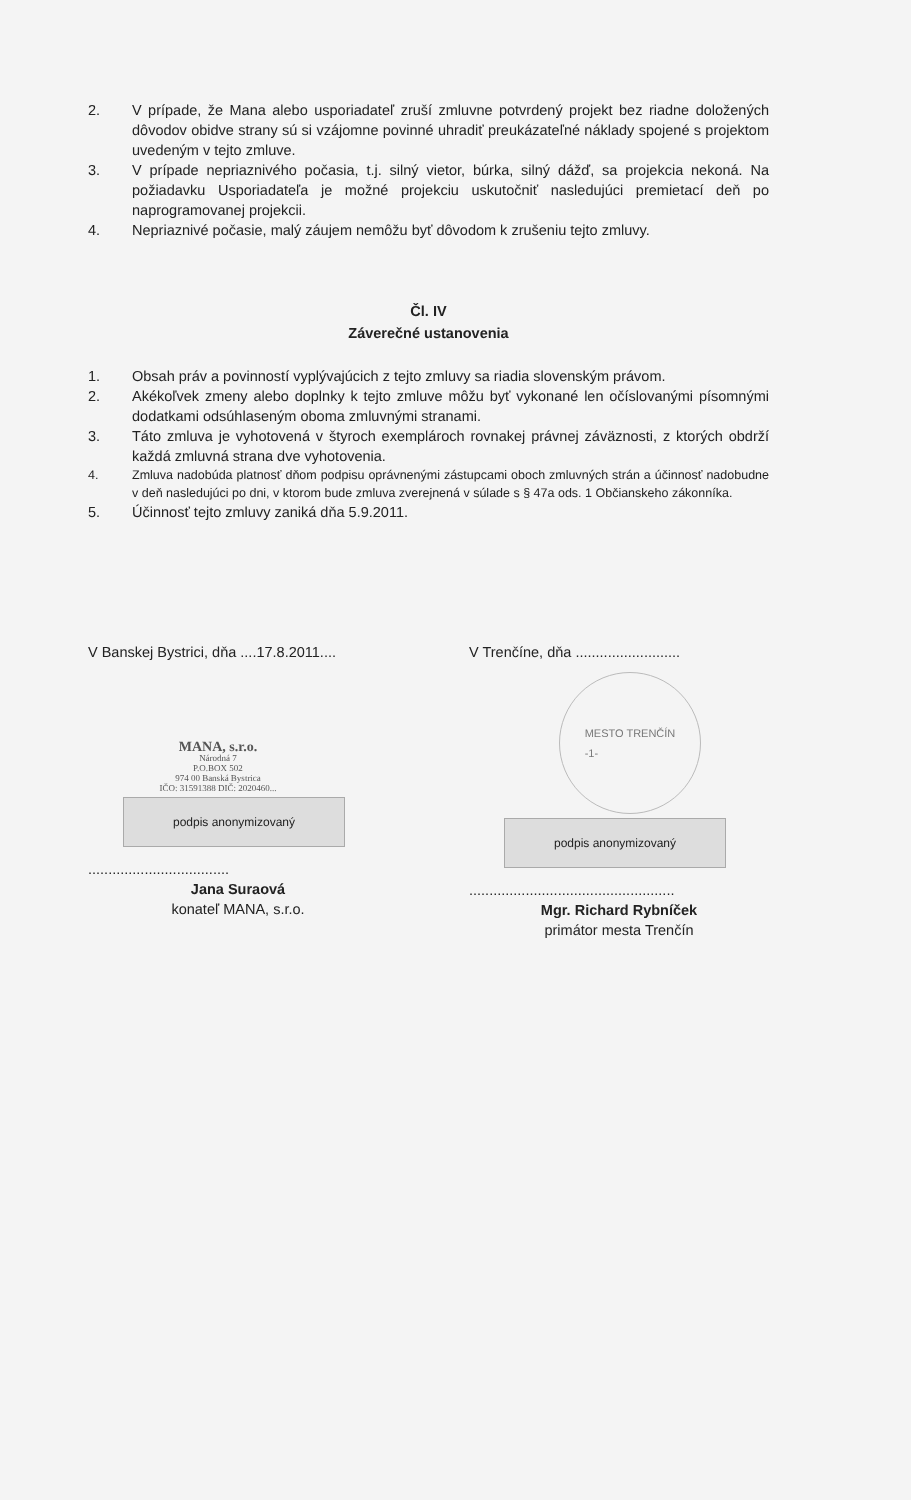2. V prípade, že Mana alebo usporiadateľ zruší zmluvne potvrdený projekt bez riadne doložených dôvodov obidve strany sú si vzájomne povinné uhradiť preukázateľné náklady spojené s projektom uvedeným v tejto zmluve.
3. V prípade nepriaznivého počasia, t.j. silný vietor, búrka, silný dážď, sa projekcia nekoná. Na požiadavku Usporiadateľa je možné projekciu uskutočniť nasledujúci premietací deň po naprogramovanej projekcii.
4. Nepriaznivé počasie, malý záujem nemôžu byť dôvodom k zrušeniu tejto zmluvy.
Čl. IV
Záverečné ustanovenia
1. Obsah práv a povinností vyplývajúcich z tejto zmluvy sa riadia slovenským právom.
2. Akékoľvek zmeny alebo doplnky k tejto zmluve môžu byť vykonané len očíslovanými písomnými dodatkami odsúhlaseným oboma zmluvnými stranami.
3. Táto zmluva je vyhotovená v štyroch exemplároch rovnakej právnej záväznosti, z ktorých obdrží každá zmluvná strana dve vyhotovenia.
4. Zmluva nadobúda platnosť dňom podpisu oprávnenými zástupcami oboch zmluvných strán a účinnosť nadobudne v deň nasledujúci po dni, v ktorom bude zmluva zverejnená v súlade s § 47a ods. 1 Občianskeho zákonníka.
5. Účinnosť tejto zmluvy zaniká dňa 5.9.2011.
V Banskej Bystrici, dňa ....17.8.2011....
MANA, s.r.o.
Národná 7
P.O.BOX 502
974 00 Banská Bystrica
IČO: 31591388 DIČ: 2020460...
podpis anonymizovaný
...................................
Jana Suraová
konateľ MANA, s.r.o.
V Trenčíne, dňa ..........................
MESTO TRENČÍN
-1-
podpis anonymizovaný
...................................................
Mgr. Richard Rybníček
primátor mesta Trenčín